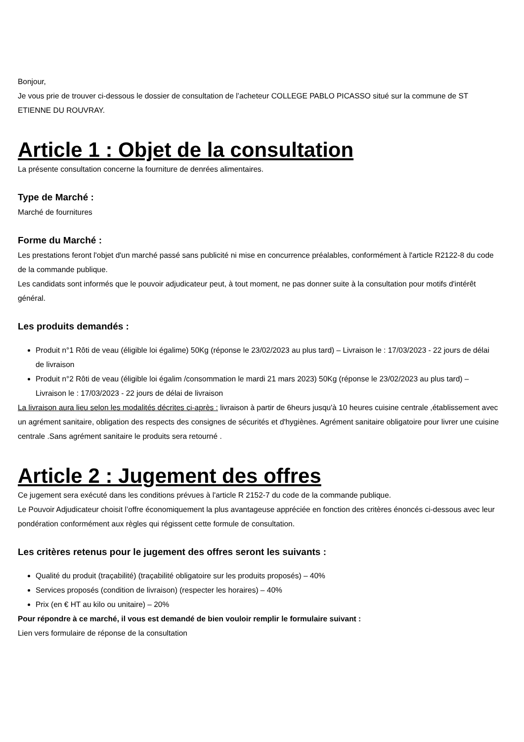Bonjour,
Je vous prie de trouver ci-dessous le dossier de consultation de l’acheteur COLLEGE PABLO PICASSO situé sur la commune de ST ETIENNE DU ROUVRAY.
Article 1 : Objet de la consultation
La présente consultation concerne la fourniture de denrées alimentaires.
Type de Marché :
Marché de fournitures
Forme du Marché :
Les prestations feront l'objet d'un marché passé sans publicité ni mise en concurrence préalables, conformément à l'article R2122-8 du code de la commande publique.
Les candidats sont informés que le pouvoir adjudicateur peut, à tout moment, ne pas donner suite à la consultation pour motifs d'intérêt général.
Les produits demandés :
Produit n°1 Rôti de veau (éligible loi égalime) 50Kg (réponse le 23/02/2023 au plus tard) – Livraison le : 17/03/2023 - 22 jours de délai de livraison
Produit n°2 Rôti de veau (éligible loi égalim /consommation le mardi 21 mars 2023) 50Kg (réponse le 23/02/2023 au plus tard) – Livraison le : 17/03/2023 - 22 jours de délai de livraison
La livraison aura lieu selon les modalités décrites ci-après : livraison à partir de 6heurs jusqu'à 10 heures cuisine centrale ,établissement avec un agrément sanitaire, obligation des respects des consignes de sécurités et d'hygiènes. Agrément sanitaire obligatoire pour livrer une cuisine centrale .Sans agrément sanitaire le produits sera retourné .
Article 2 : Jugement des offres
Ce jugement sera exécuté dans les conditions prévues à l'article R 2152-7 du code de la commande publique.
Le Pouvoir Adjudicateur choisit l’offre économiquement la plus avantageuse appréciée en fonction des critères énoncés ci-dessous avec leur pondération conformément aux règles qui régissent cette formule de consultation.
Les critères retenus pour le jugement des offres seront les suivants :
Qualité du produit (traçabilité) (traçabilité obligatoire sur les produits proposés) – 40%
Services proposés (condition de livraison) (respecter les horaires) – 40%
Prix (en € HT au kilo ou unitaire) – 20%
Pour répondre à ce marché, il vous est demandé de bien vouloir remplir le formulaire suivant :
Lien vers formulaire de réponse de la consultation